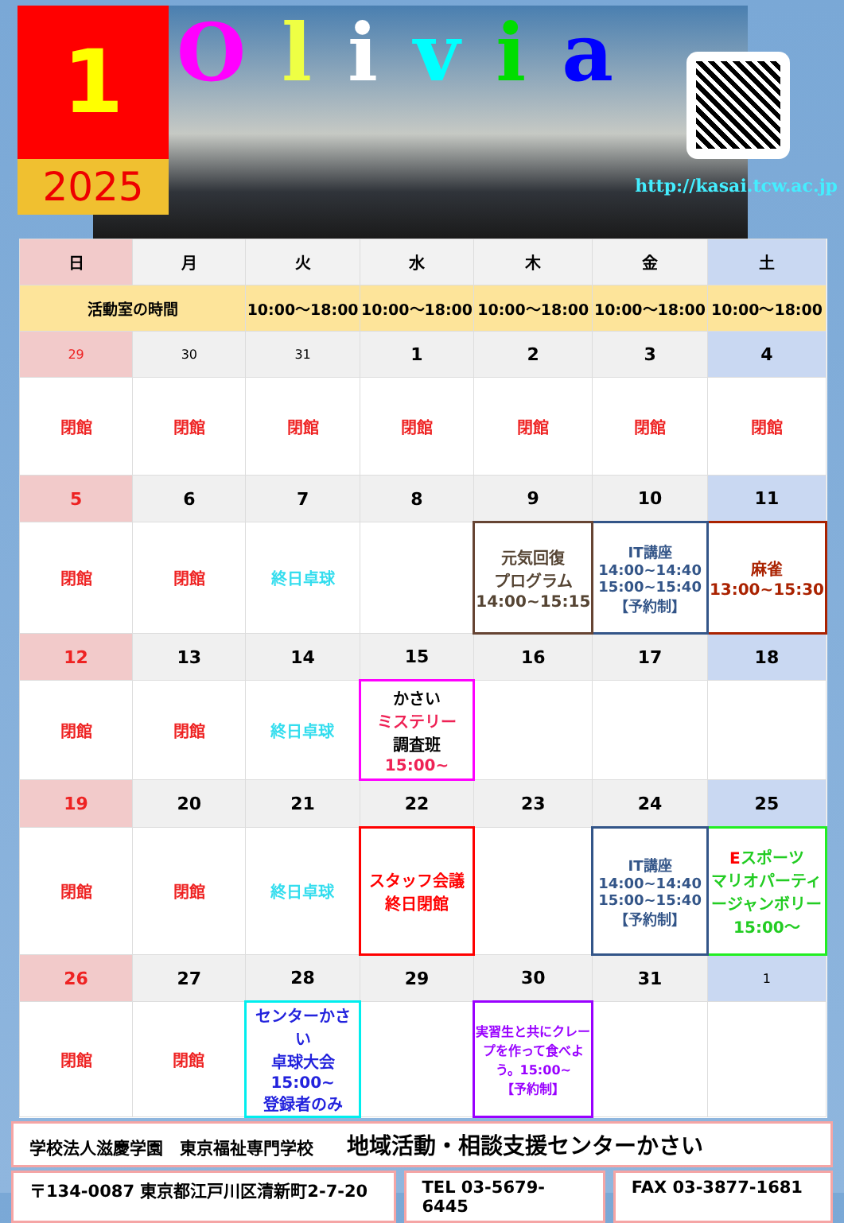1
2025
Olivia
http://kasai.tcw.ac.jp
| 日 | 月 | 火 | 水 | 木 | 金 | 土 |
| --- | --- | --- | --- | --- | --- | --- |
| 活動室の時間 | | 10:00～18:00 | 10:00～18:00 | 10:00～18:00 | 10:00～18:00 | 10:00～18:00 |
| 29 | 30 | 31 | 1 | 2 | 3 | 4 |
| 閉館 | 閉館 | 閉館 | 閉館 | 閉館 | 閉館 | 閉館 |
| 5 | 6 | 7 | 8 | 9 | 10 | 11 |
| 閉館 | 閉館 | 終日卓球 | | 元気回復 プログラム 14:00~15:15 | IT講座 14:00~14:40 15:00~15:40 【予約制】 | 麻雀 13:00~15:30 |
| 12 | 13 | 14 | 15 | 16 | 17 | 18 |
| 閉館 | 閉館 | 終日卓球 | かさい ミステリー 調査班 15:00~ | | | |
| 19 | 20 | 21 | 22 | 23 | 24 | 25 |
| 閉館 | 閉館 | 終日卓球 | スタッフ会議 終日閉館 | | IT講座 14:00~14:40 15:00~15:40 【予約制】 | E スポーツ マリオパーティージャンボリー 15:00～ |
| 26 | 27 | 28 | 29 | 30 | 31 | 1 |
| 閉館 | 閉館 | センターかさい 卓球大会 15:00~ 登録者のみ | | 実習生と共にクレープを作って食べよう。15:00~ 【予約制】 | | |
学校法人滋慶学園　東京福祉専門学校　　地域活動・相談支援センターかさい
〒134-0087 東京都江戸川区清新町2-7-20
TEL 03-5679-6445 FAX 03-3877-1681